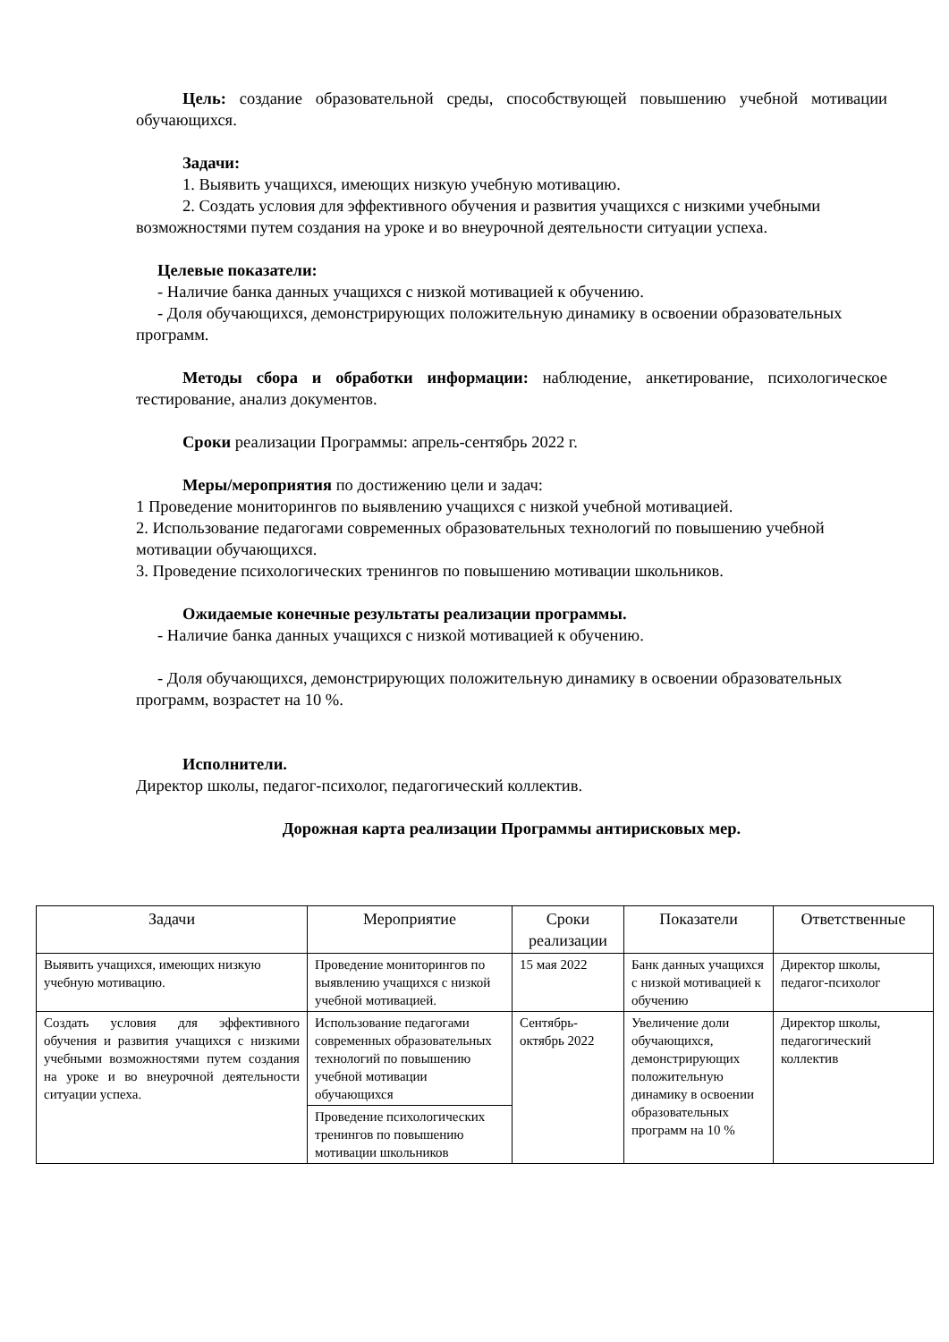Цель: создание образовательной среды, способствующей повышению учебной мотивации обучающихся.
Задачи:
1. Выявить учащихся, имеющих низкую учебную мотивацию.
2. Создать условия для эффективного обучения и развития учащихся с низкими учебными возможностями путем создания на уроке и во внеурочной деятельности ситуации успеха.
Целевые показатели:
- Наличие банка данных учащихся с низкой мотивацией к обучению.
- Доля обучающихся, демонстрирующих положительную динамику в освоении образовательных программ.
Методы сбора и обработки информации: наблюдение, анкетирование, психологическое тестирование, анализ документов.
Сроки реализации Программы: апрель-сентябрь 2022 г.
Меры/мероприятия по достижению цели и задач:
1 Проведение мониторингов по выявлению учащихся с низкой учебной мотивацией.
2. Использование педагогами современных образовательных технологий по повышению учебной мотивации обучающихся.
3. Проведение психологических тренингов по повышению мотивации школьников.
Ожидаемые конечные результаты реализации программы.
- Наличие банка данных учащихся с низкой мотивацией к обучению.
- Доля обучающихся, демонстрирующих положительную динамику в освоении образовательных программ, возрастет на 10 %.
Исполнители.
Директор школы, педагог-психолог, педагогический коллектив.
Дорожная карта реализации Программы антирисковых мер.
| Задачи | Мероприятие | Сроки реализации | Показатели | Ответственные |
| --- | --- | --- | --- | --- |
| Выявить учащихся, имеющих низкую учебную мотивацию. | Проведение мониторингов по выявлению учащихся с низкой учебной мотивацией. | 15 мая 2022 | Банк данных учащихся с низкой мотивацией к обучению | Директор школы, педагог-психолог |
| Создать условия для эффективного обучения и развития учащихся с низкими учебными возможностями путем создания на уроке и во внеурочной деятельности ситуации успеха. | Использование педагогами современных образовательных технологий по повышению учебной мотивации обучающихся | Сентябрь-октябрь 2022 | Увеличение доли обучающихся, демонстрирующих положительную динамику в освоении образовательных программ на 10 % | Директор школы, педагогический коллектив |
| | Проведение психологических тренингов по повышению мотивации школьников | | | |